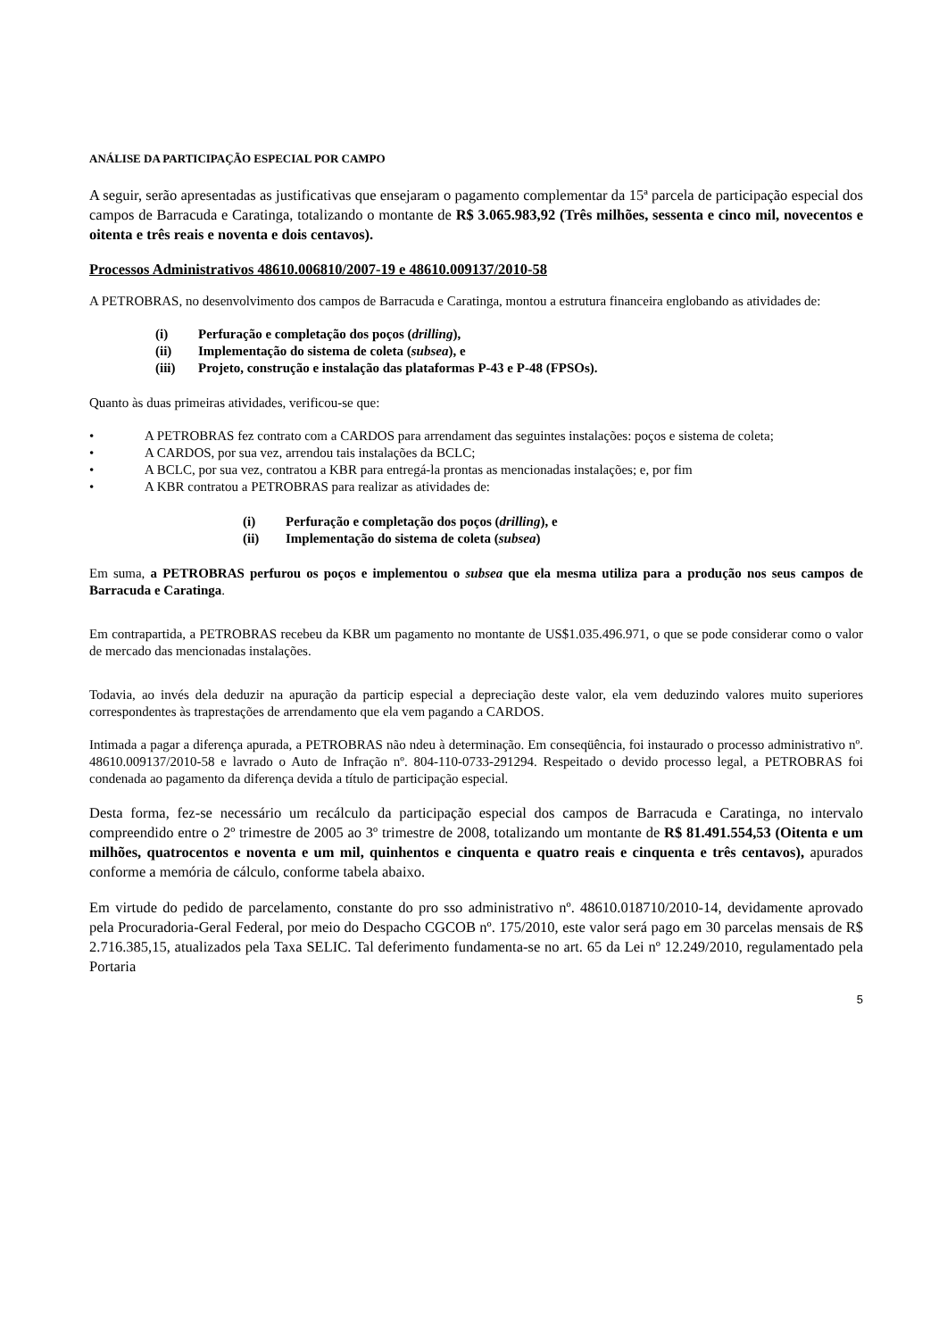ANÁLISE DA PARTICIPAÇÃO ESPECIAL POR CAMPO
A seguir, serão apresentadas as justificativas que ensejaram o pagamento complementar da 15ª parcela de participação especial dos campos de Barracuda e Caratinga, totalizando o montante de R$ 3.065.983,92 (Três milhões, sessenta e cinco mil, novecentos e oitenta e três reais e noventa e dois centavos).
Processos Administrativos 48610.006810/2007-19 e 48610.009137/2010-58
A PETROBRAS, no desenvolvimento dos campos de Barracuda e Caratinga, montou a estrutura financeira englobando as atividades de:
(i) Perfuração e completação dos poços (drilling),
(ii) Implementação do sistema de coleta (subsea), e
(iii) Projeto, construção e instalação das plataformas P-43 e P-48 (FPSOs).
Quanto às duas primeiras atividades, verificou-se que:
• A PETROBRAS fez contrato com a CARDOS para arrendament das seguintes instalações: poços e sistema de coleta;
• A CARDOS, por sua vez, arrendou tais instalações da BCLC;
• A BCLC, por sua vez, contratou a KBR para entregá-la prontas as mencionadas instalações; e, por fim
• A KBR contratou a PETROBRAS para realizar as atividades de:
(i) Perfuração e completação dos poços (drilling), e
(ii) Implementação do sistema de coleta (subsea)
Em suma, a PETROBRAS perfurou os poços e implementou o subsea que ela mesma utiliza para a produção nos seus campos de Barracuda e Caratinga.
Em contrapartida, a PETROBRAS recebeu da KBR um pagamento no montante de US$1.035.496.971, o que se pode considerar como o valor de mercado das mencionadas instalações.
Todavia, ao invés dela deduzir na apuração da particip especial a depreciação deste valor, ela vem deduzindo valores muito superiores correspondentes às traprestações de arrendamento que ela vem pagando a CARDOS.
Intimada a pagar a diferença apurada, a PETROBRAS não ndeu à determinação. Em conseqüência, foi instaurado o processo administrativo nº. 48610.009137/2010-58 e lavrado o Auto de Infração nº. 804-110-0733-291294. Respeitado o devido processo legal, a PETROBRAS foi condenada ao pagamento da diferença devida a título de participação especial.
Desta forma, fez-se necessário um recálculo da participação especial dos campos de Barracuda e Caratinga, no intervalo compreendido entre o 2º trimestre de 2005 ao 3º trimestre de 2008, totalizando um montante de R$ 81.491.554,53 (Oitenta e um milhões, quatrocentos e noventa e um mil, quinhentos e cinquenta e quatro reais e cinquenta e três centavos), apurados conforme a memória de cálculo, conforme tabela abaixo.
Em virtude do pedido de parcelamento, constante do pro sso administrativo nº. 48610.018710/2010-14, devidamente aprovado pela Procuradoria-Geral Federal, por meio do Despacho CGCOB nº. 175/2010, este valor será pago em 30 parcelas mensais de R$ 2.716.385,15, atualizados pela Taxa SELIC. Tal deferimento fundamenta-se no art. 65 da Lei nº 12.249/2010, regulamentado pela Portaria
5